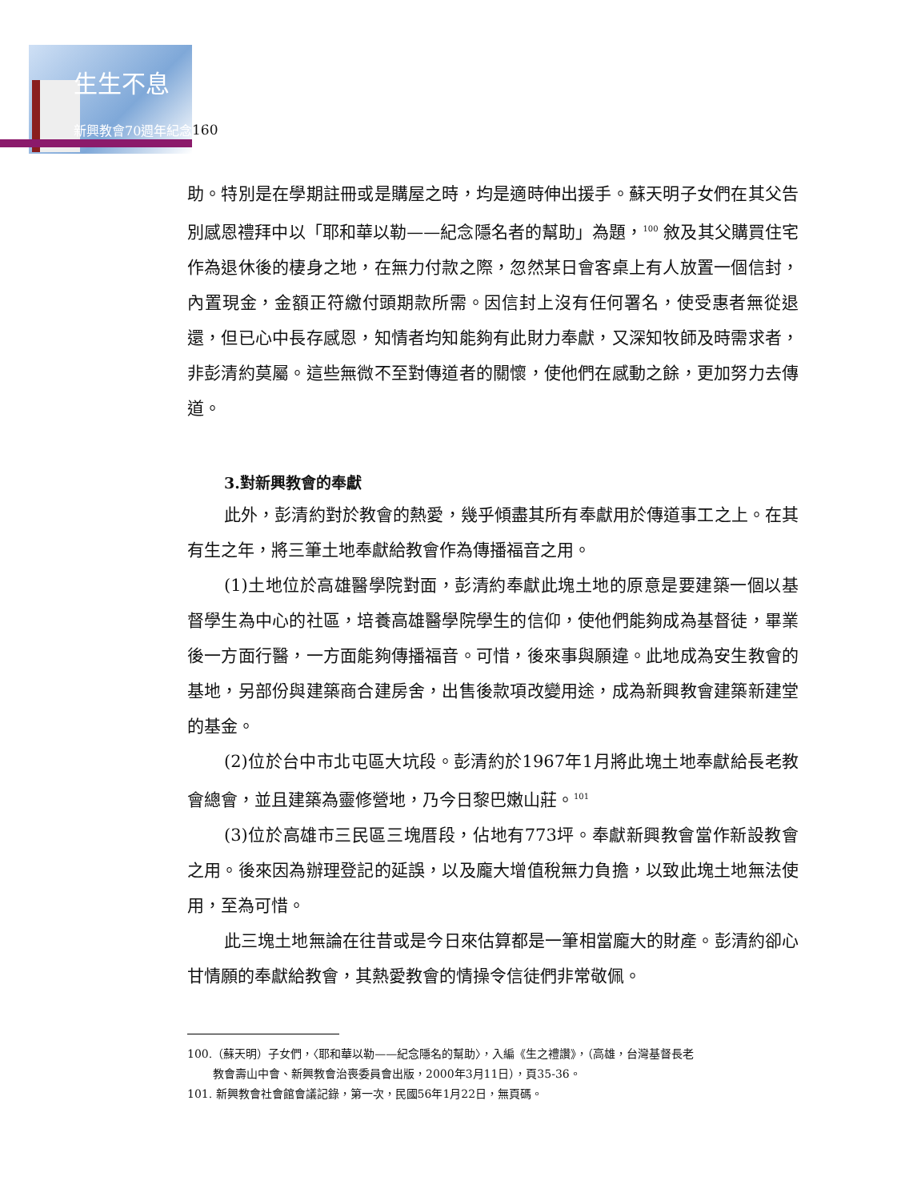生生不息
新興教會70週年紀念 160
助。特別是在學期註冊或是購屋之時，均是適時伸出援手。蘇天明子女們在其父告別感恩禮拜中以「耶和華以勒——紀念隱名者的幫助」為題，<sup>100</sup> 敘及其父購買住宅作為退休後的棲身之地，在無力付款之際，忽然某日會客桌上有人放置一個信封，內置現金，金額正符繳付頭期款所需。因信封上沒有任何署名，使受惠者無從退還，但已心中長存感恩，知情者均知能夠有此財力奉獻，又深知牧師及時需求者，非彭清約莫屬。這些無微不至對傳道者的關懷，使他們在感動之餘，更加努力去傳道。
3.對新興教會的奉獻
此外，彭清約對於教會的熱愛，幾乎傾盡其所有奉獻用於傳道事工之上。在其有生之年，將三筆土地奉獻給教會作為傳播福音之用。
(1)土地位於高雄醫學院對面，彭清約奉獻此塊土地的原意是要建築一個以基督學生為中心的社區，培養高雄醫學院學生的信仰，使他們能夠成為基督徒，畢業後一方面行醫，一方面能夠傳播福音。可惜，後來事與願違。此地成為安生教會的基地，另部份與建築商合建房舍，出售後款項改變用途，成為新興教會建築新建堂的基金。
(2)位於台中市北屯區大坑段。彭清約於1967年1月將此塊土地奉獻給長老教會總會，並且建築為靈修營地，乃今日黎巴嫩山莊。<sup>101</sup>
(3)位於高雄市三民區三塊厝段，佔地有773坪。奉獻新興教會當作新設教會之用。後來因為辦理登記的延誤，以及龐大增值稅無力負擔，以致此塊土地無法使用，至為可惜。
此三塊土地無論在往昔或是今日來估算都是一筆相當龐大的財產。彭清約卻心甘情願的奉獻給教會，其熱愛教會的情操令信徒們非常敬佩。
100.（蘇天明）子女們，〈耶和華以勒——紀念隱名的幫助〉，入編《生之禮讚》，（高雄，台灣基督長老
教會壽山中會、新興教會治喪委員會出版，2000年3月11日），頁35-36。
101. 新興教會社會館會議記錄，第一次，民國56年1月22日，無頁碼。